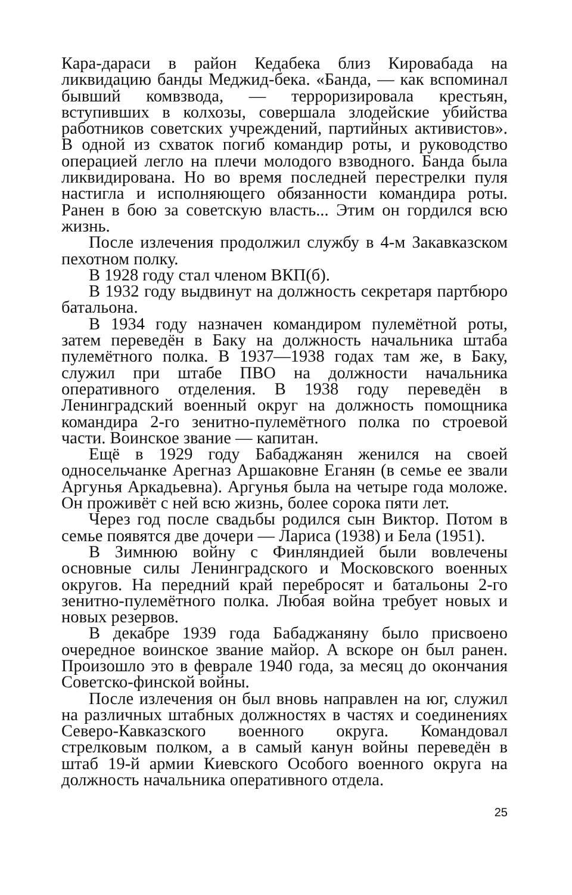Кара-дараси в район Кедабека близ Кировабада на ликвидацию банды Меджид-бека. «Банда, — как вспоминал бывший комвзвода, — терроризировала крестьян, вступивших в колхозы, совершала злодейские убийства работников советских учреждений, партийных активистов». В одной из схваток погиб командир роты, и руководство операцией легло на плечи молодого взводного. Банда была ликвидирована. Но во время последней перестрелки пуля настигла и исполняющего обязанности командира роты. Ранен в бою за советскую власть... Этим он гордился всю жизнь.
После излечения продолжил службу в 4-м Закавказском пехотном полку.
В 1928 году стал членом ВКП(б).
В 1932 году выдвинут на должность секретаря партбюро батальона.
В 1934 году назначен командиром пулемётной роты, затем переведён в Баку на должность начальника штаба пулемётного полка. В 1937—1938 годах там же, в Баку, служил при штабе ПВО на должности начальника оперативного отделения. В 1938 году переведён в Ленинградский военный округ на должность помощника командира 2-го зенитно-пулемётного полка по строевой части. Воинское звание — капитан.
Ещё в 1929 году Бабаджанян женился на своей односельчанке Арегназ Аршаковне Еганян (в семье ее звали Аргунья Аркадьевна). Аргунья была на четыре года моложе. Он проживёт с ней всю жизнь, более сорока пяти лет.
Через год после свадьбы родился сын Виктор. Потом в семье появятся две дочери — Лариса (1938) и Бела (1951).
В Зимнюю войну с Финляндией были вовлечены основные силы Ленинградского и Московского военных округов. На передний край перебросят и батальоны 2-го зенитно-пулемётного полка. Любая война требует новых и новых резервов.
В декабре 1939 года Бабаджаняну было присвоено очередное воинское звание майор. А вскоре он был ранен. Произошло это в феврале 1940 года, за месяц до окончания Советско-финской войны.
После излечения он был вновь направлен на юг, служил на различных штабных должностях в частях и соединениях Северо-Кавказского военного округа. Командовал стрелковым полком, а в самый канун войны переведён в штаб 19-й армии Киевского Особого военного округа на должность начальника оперативного отдела.
25